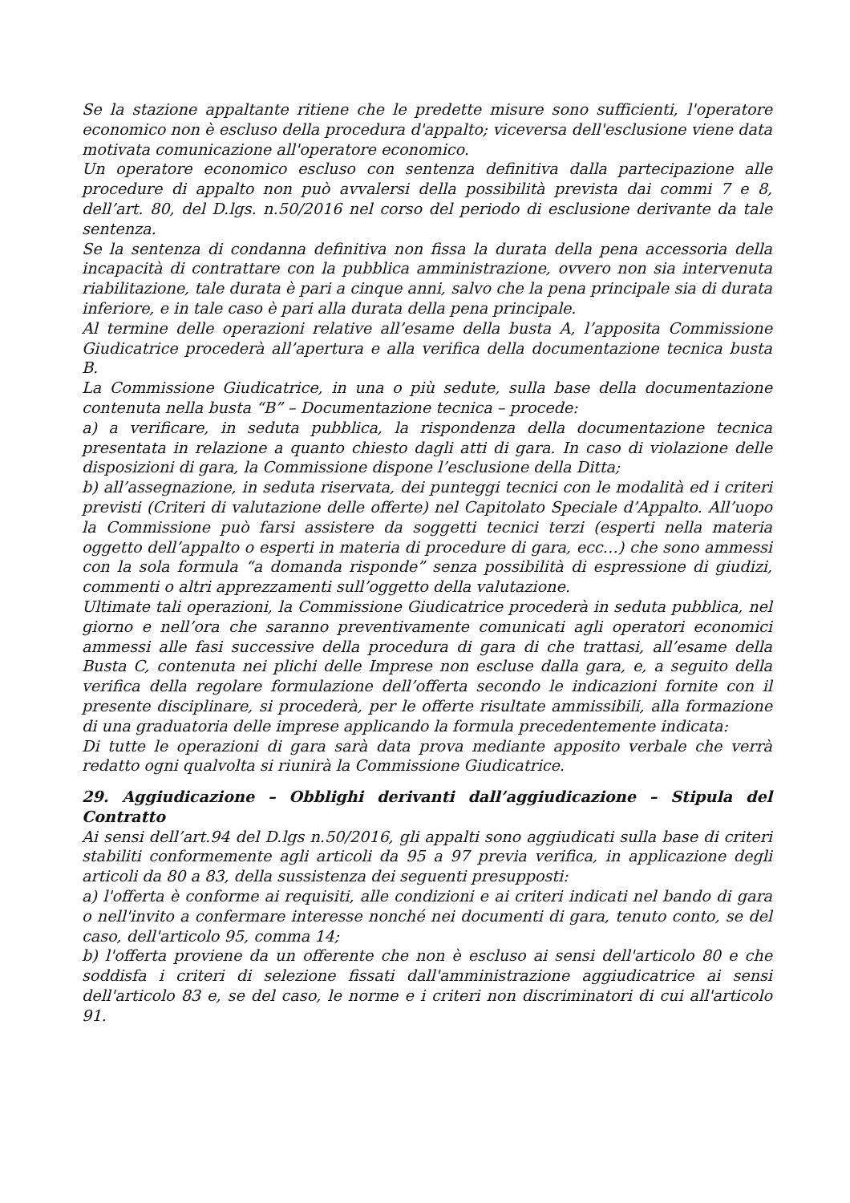Se la stazione appaltante ritiene che le predette misure sono sufficienti, l'operatore economico non è escluso della procedura d'appalto; viceversa dell'esclusione viene data motivata comunicazione all'operatore economico.
Un operatore economico escluso con sentenza definitiva dalla partecipazione alle procedure di appalto non può avvalersi della possibilità prevista dai commi 7 e 8, dell’art. 80, del D.lgs. n.50/2016 nel corso del periodo di esclusione derivante da tale sentenza.
Se la sentenza di condanna definitiva non fissa la durata della pena accessoria della incapacità di contrattare con la pubblica amministrazione, ovvero non sia intervenuta riabilitazione, tale durata è pari a cinque anni, salvo che la pena principale sia di durata inferiore, e in tale caso è pari alla durata della pena principale.
Al termine delle operazioni relative all’esame della busta A, l’apposita Commissione Giudicatrice procederà all’apertura e alla verifica della documentazione tecnica busta B.
La Commissione Giudicatrice, in una o più sedute, sulla base della documentazione contenuta nella busta “B” – Documentazione tecnica – procede:
a) a verificare, in seduta pubblica, la rispondenza della documentazione tecnica presentata in relazione a quanto chiesto dagli atti di gara. In caso di violazione delle disposizioni di gara, la Commissione dispone l’esclusione della Ditta;
b) all’assegnazione, in seduta riservata, dei punteggi tecnici con le modalità ed i criteri previsti (Criteri di valutazione delle offerte) nel Capitolato Speciale d’Appalto. All’uopo la Commissione può farsi assistere da soggetti tecnici terzi (esperti nella materia oggetto dell’appalto o esperti in materia di procedure di gara, ecc…) che sono ammessi con la sola formula “a domanda risponde” senza possibilità di espressione di giudizi, commenti o altri apprezzamenti sull’oggetto della valutazione.
Ultimate tali operazioni, la Commissione Giudicatrice procederà in seduta pubblica, nel giorno e nell’ora che saranno preventivamente comunicati agli operatori economici ammessi alle fasi successive della procedura di gara di che trattasi, all’esame della Busta C, contenuta nei plichi delle Imprese non escluse dalla gara, e, a seguito della verifica della regolare formulazione dell’offerta secondo le indicazioni fornite con il presente disciplinare, si procederà, per le offerte risultate ammissibili, alla formazione di una graduatoria delle imprese applicando la formula precedentemente indicata:
Di tutte le operazioni di gara sarà data prova mediante apposito verbale che verrà redatto ogni qualvolta si riunirà la Commissione Giudicatrice.
29. Aggiudicazione – Obblighi derivanti dall’aggiudicazione – Stipula del Contratto
Ai sensi dell’art.94 del D.lgs n.50/2016, gli appalti sono aggiudicati sulla base di criteri stabiliti conformemente agli articoli da 95 a 97 previa verifica, in applicazione degli articoli da 80 a 83, della sussistenza dei seguenti presupposti:
a) l'offerta è conforme ai requisiti, alle condizioni e ai criteri indicati nel bando di gara o nell'invito a confermare interesse nonché nei documenti di gara, tenuto conto, se del caso, dell'articolo 95, comma 14;
b) l'offerta proviene da un offerente che non è escluso ai sensi dell'articolo 80 e che soddisfa i criteri di selezione fissati dall'amministrazione aggiudicatrice ai sensi dell'articolo 83 e, se del caso, le norme e i criteri non discriminatori di cui all'articolo 91.